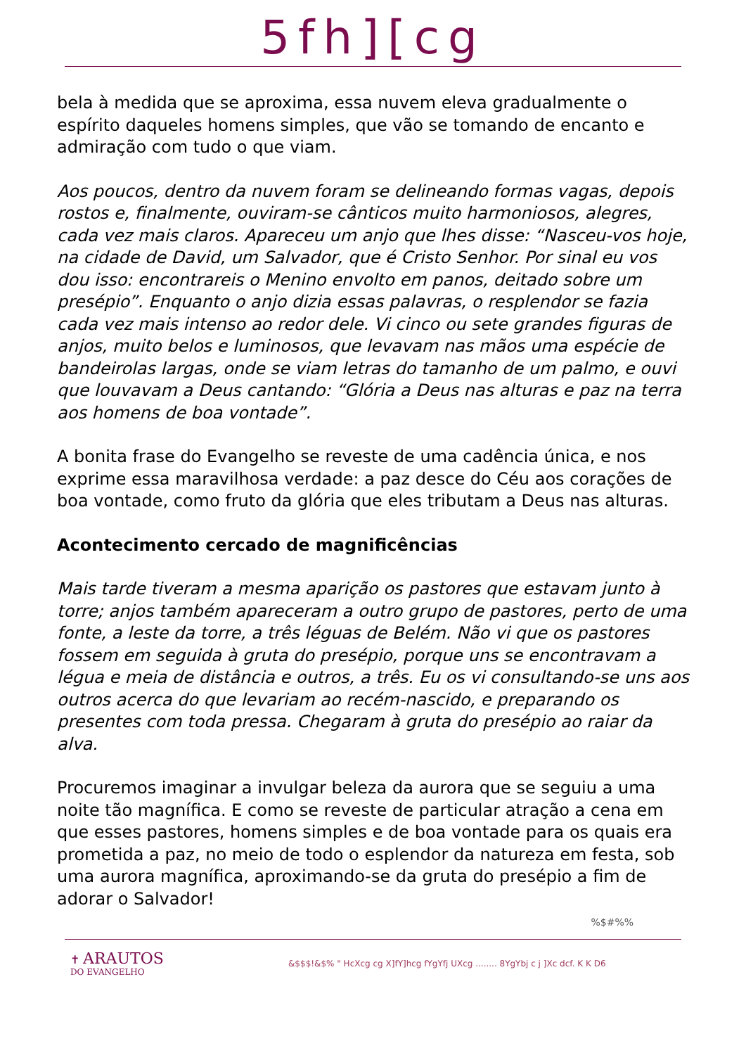5fh][cg
bela à medida que se aproxima, essa nuvem eleva gradualmente o espírito daqueles homens simples, que vão se tomando de encanto e admiração com tudo o que viam.
Aos poucos, dentro da nuvem foram se delineando formas vagas, depois rostos e, finalmente, ouviram-se cânticos muito harmoniosos, alegres, cada vez mais claros. Apareceu um anjo que lhes disse: “Nasceu-vos hoje, na cidade de David, um Salvador, que é Cristo Senhor. Por sinal eu vos dou isso: encontrareis o Menino envolto em panos, deitado sobre um presépio”. Enquanto o anjo dizia essas palavras, o resplendor se fazia cada vez mais intenso ao redor dele. Vi cinco ou sete grandes figuras de anjos, muito belos e luminosos, que levavam nas mãos uma espécie de bandeirolas largas, onde se viam letras do tamanho de um palmo, e ouvi que louvavam a Deus cantando: “Glória a Deus nas alturas e paz na terra aos homens de boa vontade”.
A bonita frase do Evangelho se reveste de uma cadência única, e nos exprime essa maravilhosa verdade: a paz desce do Céu aos corações de boa vontade, como fruto da glória que eles tributam a Deus nas alturas.
Acontecimento cercado de magnificências
Mais tarde tiveram a mesma aparição os pastores que estavam junto à torre; anjos também apareceram a outro grupo de pastores, perto de uma fonte, a leste da torre, a três léguas de Belém. Não vi que os pastores fossem em seguida à gruta do presépio, porque uns se encontravam a légua e meia de distância e outros, a três. Eu os vi consultando-se uns aos outros acerca do que levariam ao recém-nascido, e preparando os presentes com toda pressa. Chegaram à gruta do presépio ao raiar da alva.
Procuremos imaginar a invulgar beleza da aurora que se seguiu a uma noite tão magnífica. E como se reveste de particular atração a cena em que esses pastores, homens simples e de boa vontade para os quais era prometida a paz, no meio de todo o esplendor da natureza em festa, sob uma aurora magnífica, aproximando-se da gruta do presépio a fim de adorar o Salvador!
%$#%%
✝ ARAUTOS
DO EVANGELHO
&$$$!&$% " HcXcg cg X]fY]hcg fYgYfj UXcg ........ 8YgYbj c j ]Xc dcf. K K D6